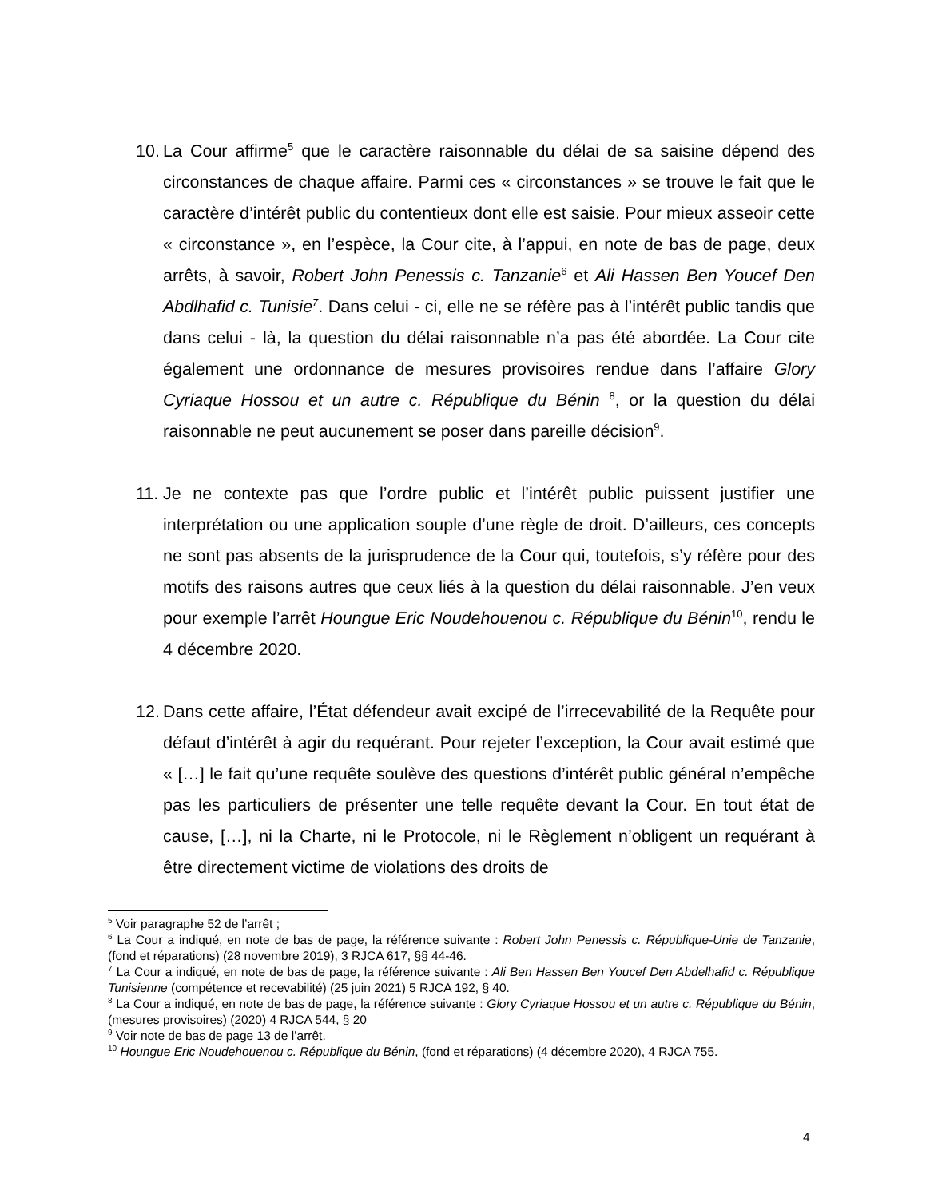10.
La Cour affirme<sup>5</sup> que le caractère raisonnable du délai de sa saisine dépend des circonstances de chaque affaire. Parmi ces « circonstances » se trouve le fait que le caractère d’intérêt public du contentieux dont elle est saisie. Pour mieux asseoir cette « circonstance », en l’espèce, la Cour cite, à l’appui, en note de bas de page, deux arrêts, à savoir, Robert John Penessis c. Tanzanie<sup>6</sup> et Ali Hassen Ben Youcef Den Abdlhafid c. Tunisie<sup>7</sup>. Dans celui - ci, elle ne se réfère pas à l’intérêt public tandis que dans celui - là, la question du délai raisonnable n’a pas été abordée. La Cour cite également une ordonnance de mesures provisoires rendue dans l’affaire Glory Cyriaque Hossou et un autre c. République du Bénin <sup>8</sup>, or la question du délai raisonnable ne peut aucunement se poser dans pareille décision<sup>9</sup>.
11.
Je ne contexte pas que l’ordre public et l’intérêt public puissent justifier une interprétation ou une application souple d’une règle de droit. D’ailleurs, ces concepts ne sont pas absents de la jurisprudence de la Cour qui, toutefois, s’y réfère pour des motifs des raisons autres que ceux liés à la question du délai raisonnable. J’en veux pour exemple l’arrêt Houngue Eric Noudehouenou c. République du Bénin<sup>10</sup>, rendu le 4 décembre 2020.
12.
Dans cette affaire, l’État défendeur avait excipé de l’irrecevabilité de la Requête pour défaut d’intérêt à agir du requérant. Pour rejeter l’exception, la Cour avait estimé que « […] le fait qu’une requête soulève des questions d’intérêt public général n’empêche pas les particuliers de présenter une telle requête devant la Cour. En tout état de cause, […], ni la Charte, ni le Protocole, ni le Règlement n’obligent un requérant à être directement victime de violations des droits de
<sup>5</sup> Voir paragraphe 52 de l’arrêt ;
<sup>6</sup> La Cour a indiqué, en note de bas de page, la référence suivante : Robert John Penessis c. République-Unie de Tanzanie, (fond et réparations) (28 novembre 2019), 3 RJCA 617, §§ 44-46.
<sup>7</sup> La Cour a indiqué, en note de bas de page, la référence suivante : Ali Ben Hassen Ben Youcef Den Abdelhafid c. République Tunisienne (compétence et recevabilité) (25 juin 2021) 5 RJCA 192, § 40.
<sup>8</sup> La Cour a indiqué, en note de bas de page, la référence suivante : Glory Cyriaque Hossou et un autre c. République du Bénin, (mesures provisoires) (2020) 4 RJCA 544, § 20
<sup>9</sup> Voir note de bas de page 13 de l’arrêt.
<sup>10</sup> Houngue Eric Noudehouenou c. République du Bénin, (fond et réparations) (4 décembre 2020), 4 RJCA 755.
4